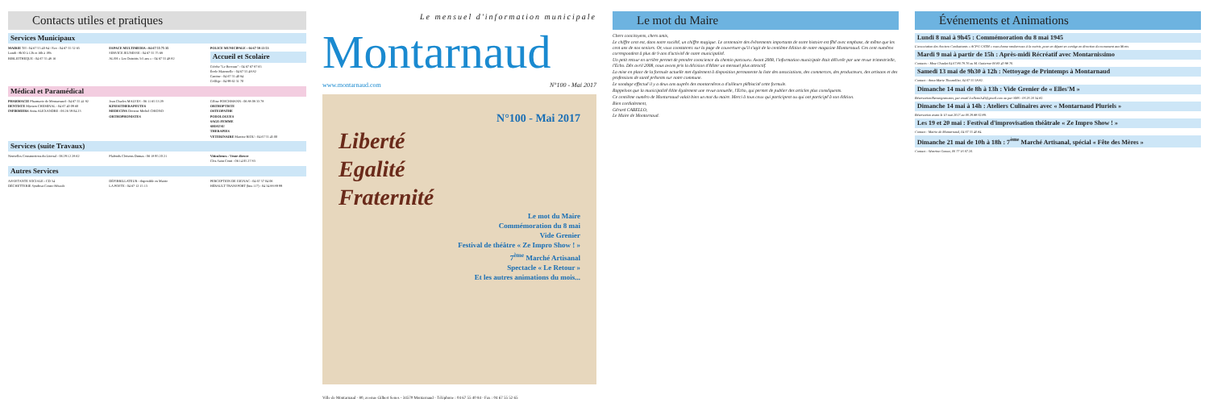Contacts utiles et pratiques
Services Municipaux
MAIRIE Tél : 04 67 55 40 84 / Fax : 04 67 55 52 65
Lundi : 8h30 à 12h et 16h à 19h
BIBLIOTHEQUE : 04 67 55 48 16
ESPACE MULTIMEDIA : 04 67 55 75 35
SERVICE JEUNESSE : 04 67 55 75 68
ALSH « Les Ouistitis 3-5 ans » : 04 67 55 48 82
POLICE MUNICIPALE : 04 67 59 13 53
Accueil et Scolaire
Crèche "Le Berceau" : 04 67 67 87 65
École Maternelle : 04 67 55 48 82
Cantine : 04 67 55 40 84
Collège : 04 99 62 31 70
Médical et Paramédical
PHARMACIE Pharmacie de Montarnaud : 04 67 55 41 82
DENTISTE Myriam CHEMINAL : 04 67 40 09 60
INFIRMIERS Anita ALEXANDRE : 06 26 59 04 23
Jean Charles MALVES : 06 11 65 53 29
KINESITHERAPEUTES
MEDECINS Docteur Michel CHIONO
ORTHOPHONISTES
Céline POSCHMANN : 06 88 08 33 78
ORTHOPTISTE
OSTEOPATHE
PODOLOGUES
SAGE-FEMME
SHIATSU
THERAPIES
VETERINAIRE Martine RIOU : 04 67 55 45 00
Services (suite Travaux)
Nouvelles Constructions du Littoral : 06 29 12 28 62
Plafonds Cloisons Dumas : 06 18 95 20 21
Viticulteurs - Vente directe
Clos Saint Conti : 06 14 05 27 83
Autres Services
ASSISTANTE SOCIALE - CD 34
DÉCHETTERIE Syndicat Centre Hérault
DÉFIBRILLATEUR : disponible en Mairie
LA POSTE : 04 67 12 15 13
PERCEPTION DE GIGNAC : 04 67 57 04 06
HÉRAULT TRANSPORT (bus 117) : 04 34 88 89 99
Le mensuel d'information municipale
Montarnaud
www.montarnaud.com N°100 - Mai 2017
N°100 - Mai 2017
Liberté
Egalité
Fraternité
Le mot du Maire
Commémoration du 8 mai
Vide Grenier
Festival de théâtre « Ze Impro Show ! »
7<sup>ème</sup> Marché Artisanal
Spectacle « Le Retour »
Et les autres animations du mois...
Ville de Montarnaud - 80, avenue Gilbert Senes - 34570 Montarnaud - Téléphone : 04 67 55 40 84 - Fax : 04 67 55 52 65
Le mot du Maire
Chers concitoyens, chers amis,
Le chiffre cent est, dans notre société, un chiffre magique. Le centenaire des évènements importants de notre histoire est fêté avec emphase, de même que les cent ans de nos seniors. Or, vous constaterez sur la page de couverture qu'il s'agit de la centième édition de notre magazine Montarnaud. Ces cent numéros correspondent à plus de 9 ans d'activité de notre municipalité.
Un petit retour en arrière permet de prendre conscience du chemin parcouru. Avant 2008, l'information municipale était délivrée par une revue trimestrielle, l'Echo. Dès avril 2008, nous avons pris la décision d'éditer un mensuel plus attractif.
La mise en place de la formule actuelle met également à disposition permanente la liste des associations, des commerces, des producteurs, des artisans et des professions de santé présents sur notre commune.
Le sondage effectué il y a deux ans auprès des montarnéens a d'ailleurs plébiscité cette formule.
Rappelons que la municipalité édite également une revue annuelle, l'Echo, qui permet de publier des articles plus conséquents.
Ce centième numéro de Montarnaud valait bien un mot du maire. Merci à tous ceux qui participent ou qui ont participé à son édition.
Bien cordialement,
Gérard CABELLO,
Le Maire de Montarnaud.
Événements et Animations
Lundi 8 mai à 9h45 : Commémoration du 8 mai 1945
L'association des Anciens Combattants « ACPG CATM » vous donne rendez-vous à la mairie, pour un départ en cortège en direction du monument aux Morts.
Mardi 9 mai à partir de 15h : Après-midi Récréatif avec Montarnissimo
Contacts : Mme Chaulet 04 67 86 79 76 ou M. Gutierrez 06 83 40 98 76.
Samedi 13 mai de 9h30 à 12h : Nettoyage de Printemps à Montarnaud
Contact : Anne-Marie Thouzellier, 04 67 55 58 82.
Dimanche 14 mai de 8h à 13h : Vide Grenier de « Elles'M »
Réservation/Renseignements, par email à ellesm340@gmail.com ou par SMS : 06 26 20 34 82.
Dimanche 14 mai à 14h : Ateliers Culinaires avec « Montarnaud Pluriels »
Réservation avant le 10 mai 2017 au 06 29 88 62 89.
Les 19 et 20 mai : Festival d'improvisation théâtrale « Ze Impro Show ! »
Contact : Mairie de Montarnaud, 04 67 55 40 84.
Dimanche 21 mai de 10h à 18h : 7<sup>ème</sup> Marché Artisanal, spécial « Fête des Mères »
Contact : Séverine Gomez, 06 77 16 67 20.